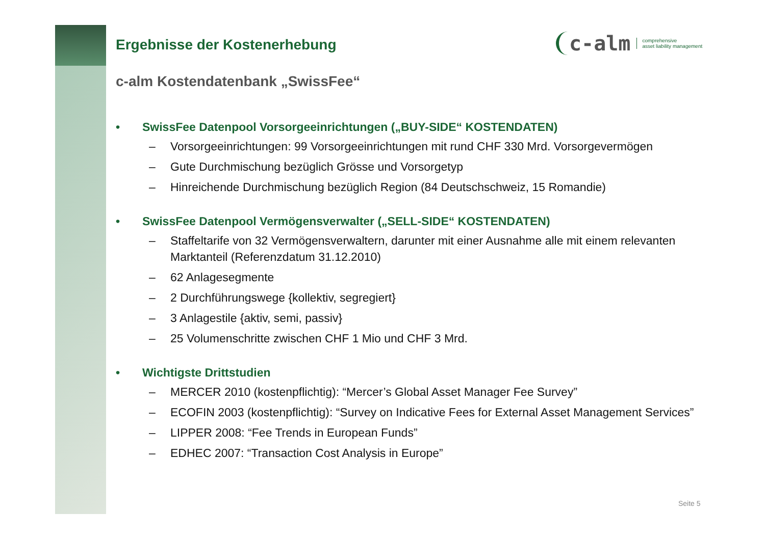c-alm comprehensive
asset liability management
Ergebnisse der Kostenerhebung
c-alm Kostendatenbank „SwissFee“
• SwissFee Datenpool Vorsorgeeinrichtungen („BUY-SIDE“ KOSTENDATEN)
– Vorsorgeeinrichtungen: 99 Vorsorgeeinrichtungen mit rund CHF 330 Mrd. Vorsorgevermögen
– Gute Durchmischung bezüglich Grösse und Vorsorgetyp
– Hinreichende Durchmischung bezüglich Region (84 Deutschschweiz, 15 Romandie)
• SwissFee Datenpool Vermögensverwalter („SELL-SIDE“ KOSTENDATEN)
– Staffeltarife von 32 Vermögensverwaltern, darunter mit einer Ausnahme alle mit einem relevanten Marktanteil (Referenzdatum 31.12.2010)
– 62 Anlagesegmente
– 2 Durchführungswege {kollektiv, segregiert}
– 3 Anlagestile {aktiv, semi, passiv}
– 25 Volumenschritte zwischen CHF 1 Mio und CHF 3 Mrd.
• Wichtigste Drittstudien
– MERCER 2010 (kostenpflichtig): “Mercer’s Global Asset Manager Fee Survey”
– ECOFIN 2003 (kostenpflichtig): “Survey on Indicative Fees for External Asset Management Services”
– LIPPER 2008: “Fee Trends in European Funds”
– EDHEC 2007: “Transaction Cost Analysis in Europe”
Seite 5